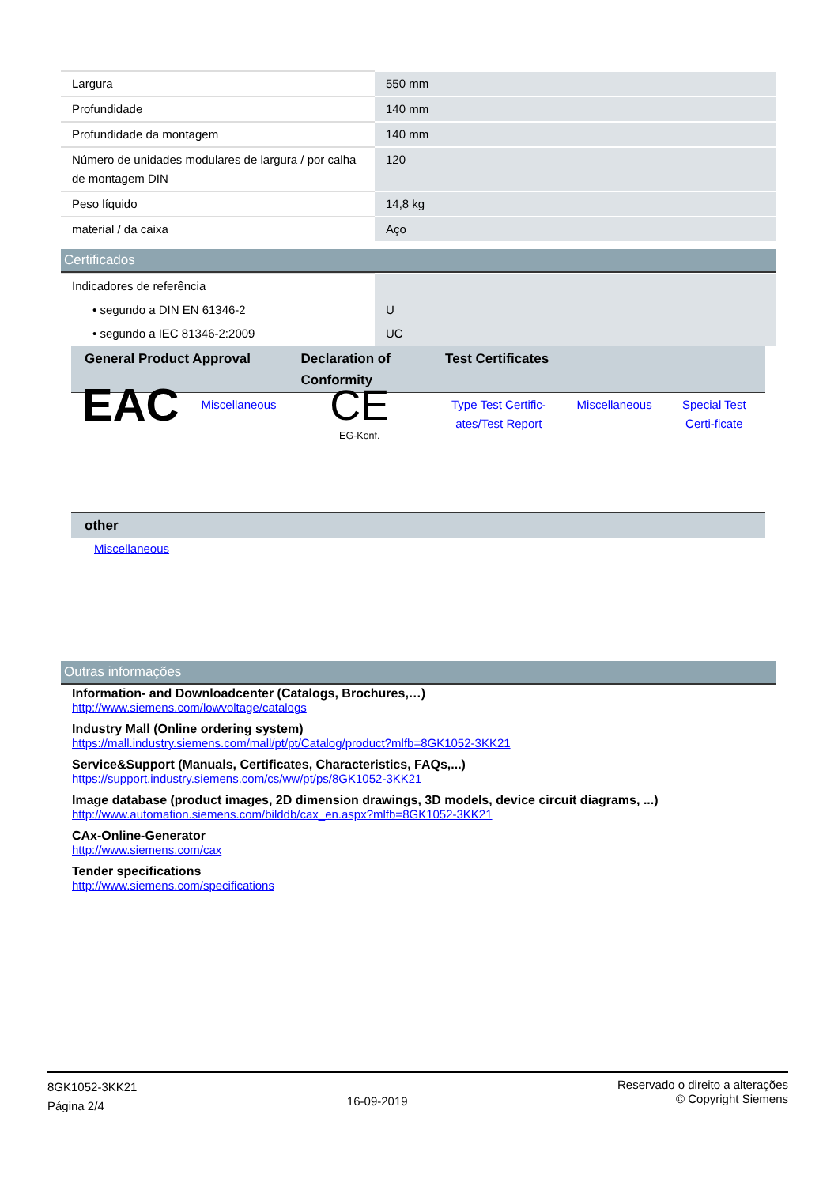| Largura | 550 mm |
| Profundidade | 140 mm |
| Profundidade da montagem | 140 mm |
| Número de unidades modulares de largura / por calha de montagem DIN | 120 |
| Peso líquido | 14,8 kg |
| material / da caixa | Aço |
Certificados
| Indicadores de referência | |
| • segundo a DIN EN 61346-2 | U |
| • segundo a IEC 81346-2:2009 | UC |
| General Product Approval | | Declaration of Conformity | Test Certificates | | |
| --- | --- | --- | --- | --- | --- |
| EAC | Miscellaneous | CE EG-Konf. | Type Test Certific-ates/Test Report | Miscellaneous | Special Test Certi-ficate |
| other |
| --- |
Miscellaneous
Outras informações
Information- and Downloadcenter (Catalogs, Brochures,…)
http://www.siemens.com/lowvoltage/catalogs
Industry Mall (Online ordering system)
https://mall.industry.siemens.com/mall/pt/pt/Catalog/product?mlfb=8GK1052-3KK21
Service&Support (Manuals, Certificates, Characteristics, FAQs,...)
https://support.industry.siemens.com/cs/ww/pt/ps/8GK1052-3KK21
Image database (product images, 2D dimension drawings, 3D models, device circuit diagrams, ...)
http://www.automation.siemens.com/bilddb/cax_en.aspx?mlfb=8GK1052-3KK21
CAx-Online-Generator
http://www.siemens.com/cax
Tender specifications
http://www.siemens.com/specifications
8GK1052-3KK21
Página 2/4
16-09-2019
Reservado o direito a alterações
© Copyright Siemens